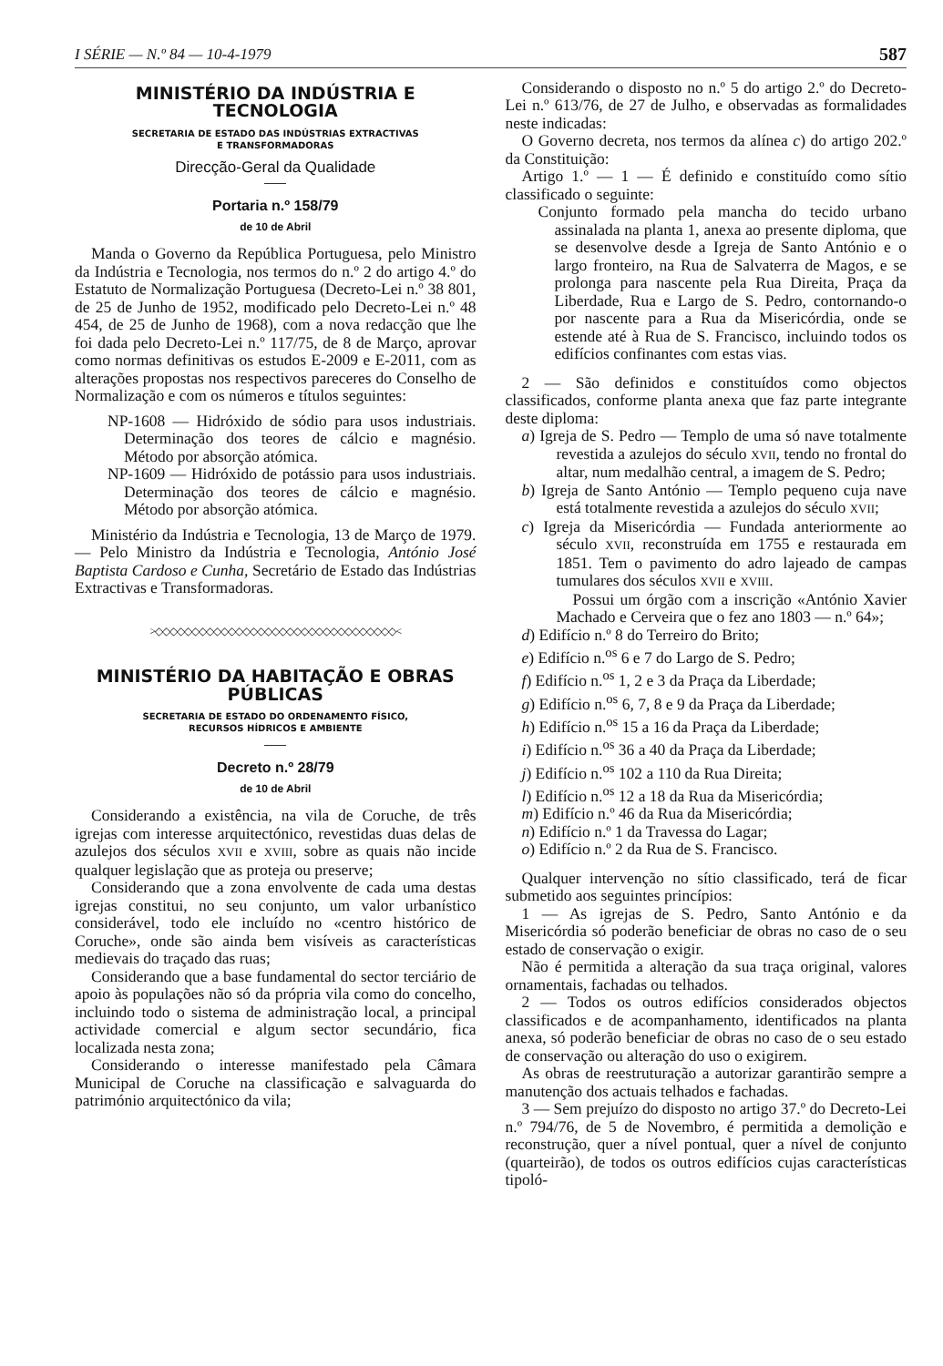I SÉRIE — N.º 84 — 10-4-1979 587
MINISTÉRIO DA INDÚSTRIA E TECNOLOGIA
SECRETARIA DE ESTADO DAS INDÚSTRIAS EXTRACTIVAS
E TRANSFORMADORAS
Direcção-Geral da Qualidade
Portaria n.º 158/79
de 10 de Abril
Manda o Governo da República Portuguesa, pelo Ministro da Indústria e Tecnologia, nos termos do n.º 2 do artigo 4.º do Estatuto de Normalização Portuguesa (Decreto-Lei n.º 38 801, de 25 de Junho de 1952, modificado pelo Decreto-Lei n.º 48 454, de 25 de Junho de 1968), com a nova redacção que lhe foi dada pelo Decreto-Lei n.º 117/75, de 8 de Março, aprovar como normas definitivas os estudos E-2009 e E-2011, com as alterações propostas nos respectivos pareceres do Conselho de Normalização e com os números e títulos seguintes:
NP-1608 — Hidróxido de sódio para usos industriais. Determinação dos teores de cálcio e magnésio. Método por absorção atómica.
NP-1609 — Hidróxido de potássio para usos industriais. Determinação dos teores de cálcio e magnésio. Método por absorção atómica.
Ministério da Indústria e Tecnologia, 13 de Março de 1979. — Pelo Ministro da Indústria e Tecnologia, António José Baptista Cardoso e Cunha, Secretário de Estado das Indústrias Extractivas e Transformadoras.
>◇◇◇◇◇◇◇◇◇◇◇◇◇◇◇◇◇◇◇◇◇◇◇◇◇◇◇◇◇◇◇◇◇<
MINISTÉRIO DA HABITAÇÃO E OBRAS PÚBLICAS
SECRETARIA DE ESTADO DO ORDENAMENTO FÍSICO,
RECURSOS HÍDRICOS E AMBIENTE
Decreto n.º 28/79
de 10 de Abril
Considerando a existência, na vila de Coruche, de três igrejas com interesse arquitectónico, revestidas duas delas de azulejos dos séculos XVII e XVIII, sobre as quais não incide qualquer legislação que as proteja ou preserve;
Considerando que a zona envolvente de cada uma destas igrejas constitui, no seu conjunto, um valor urbanístico considerável, todo ele incluído no «centro histórico de Coruche», onde são ainda bem visíveis as características medievais do traçado das ruas;
Considerando que a base fundamental do sector terciário de apoio às populações não só da própria vila como do concelho, incluindo todo o sistema de administração local, a principal actividade comercial e algum sector secundário, fica localizada nesta zona;
Considerando o interesse manifestado pela Câmara Municipal de Coruche na classificação e salvaguarda do património arquitectónico da vila;
Considerando o disposto no n.º 5 do artigo 2.º do Decreto-Lei n.º 613/76, de 27 de Julho, e observadas as formalidades neste indicadas:
O Governo decreta, nos termos da alínea c) do artigo 202.º da Constituição:
Artigo 1.º — 1 — É definido e constituído como sítio classificado o seguinte:
Conjunto formado pela mancha do tecido urbano assinalada na planta 1, anexa ao presente diploma, que se desenvolve desde a Igreja de Santo António e o largo fronteiro, na Rua de Salvaterra de Magos, e se prolonga para nascente pela Rua Direita, Praça da Liberdade, Rua e Largo de S. Pedro, contornando-o por nascente para a Rua da Misericórdia, onde se estende até à Rua de S. Francisco, incluindo todos os edifícios confinantes com estas vias.
2 — São definidos e constituídos como objectos classificados, conforme planta anexa que faz parte integrante deste diploma:
a) Igreja de S. Pedro — Templo de uma só nave totalmente revestida a azulejos do século XVII, tendo no frontal do altar, num medalhão central, a imagem de S. Pedro;
b) Igreja de Santo António — Templo pequeno cuja nave está totalmente revestida a azulejos do século XVII;
c) Igreja da Misericórdia — Fundada anteriormente ao século XVII, reconstruída em 1755 e restaurada em 1851. Tem o pavimento do adro lajeado de campas tumulares dos séculos XVII e XVIII.
Possui um órgão com a inscrição «António Xavier Machado e Cerveira que o fez ano 1803 — n.º 64»;
d) Edifício n.º 8 do Terreiro do Brito;
e) Edifício n.<sup>os</sup> 6 e 7 do Largo de S. Pedro;
f) Edifício n.<sup>os</sup> 1, 2 e 3 da Praça da Liberdade;
g) Edifício n.<sup>os</sup> 6, 7, 8 e 9 da Praça da Liberdade;
h) Edifício n.<sup>os</sup> 15 a 16 da Praça da Liberdade;
i) Edifício n.<sup>os</sup> 36 a 40 da Praça da Liberdade;
j) Edifício n.<sup>os</sup> 102 a 110 da Rua Direita;
l) Edifício n.<sup>os</sup> 12 a 18 da Rua da Misericórdia;
m) Edifício n.º 46 da Rua da Misericórdia;
n) Edifício n.º 1 da Travessa do Lagar;
o) Edifício n.º 2 da Rua de S. Francisco.
Qualquer intervenção no sítio classificado, terá de ficar submetido aos seguintes princípios:
1 — As igrejas de S. Pedro, Santo António e da Misericórdia só poderão beneficiar de obras no caso de o seu estado de conservação o exigir.
Não é permitida a alteração da sua traça original, valores ornamentais, fachadas ou telhados.
2 — Todos os outros edifícios considerados objectos classificados e de acompanhamento, identificados na planta anexa, só poderão beneficiar de obras no caso de o seu estado de conservação ou alteração do uso o exigirem.
As obras de reestruturação a autorizar garantirão sempre a manutenção dos actuais telhados e fachadas.
3 — Sem prejuízo do disposto no artigo 37.º do Decreto-Lei n.º 794/76, de 5 de Novembro, é permitida a demolição e reconstrução, quer a nível pontual, quer a nível de conjunto (quarteirão), de todos os outros edifícios cujas características tipoló-